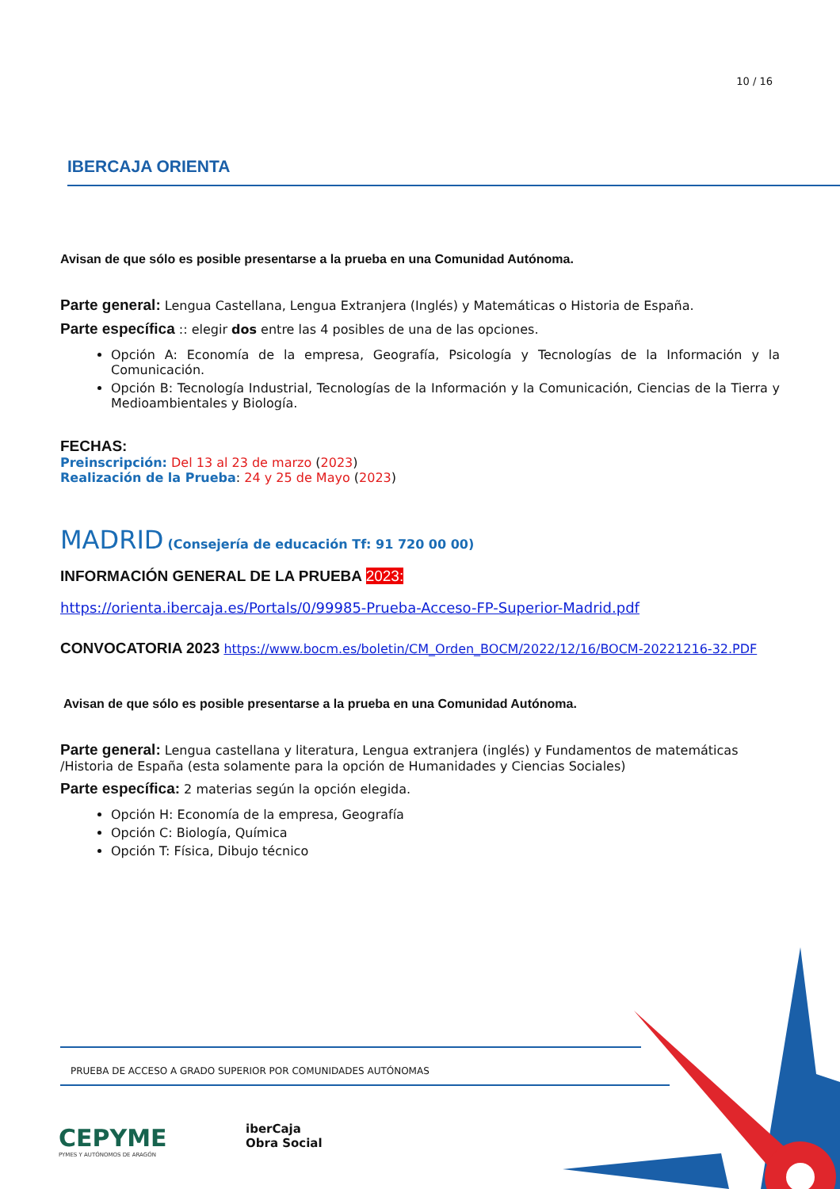10 / 16
IBERCAJA ORIENTA
Avisan de que sólo es posible presentarse a la prueba en una Comunidad Autónoma.
Parte general: Lengua Castellana, Lengua Extranjera (Inglés) y Matemáticas o Historia de España.
Parte específica :: elegir dos entre las 4 posibles de una de las opciones.
Opción A: Economía de la empresa, Geografía, Psicología y Tecnologías de la Información y la Comunicación.
Opción B: Tecnología Industrial, Tecnologías de la Información y la Comunicación, Ciencias de la Tierra y Medioambientales y Biología.
FECHAS:
Preinscripción: Del 13 al 23 de marzo (2023)
Realización de la Prueba: 24 y 25 de Mayo (2023)
MADRID (Consejería de educación Tf: 91 720 00 00)
INFORMACIÓN GENERAL DE LA PRUEBA 2023:
https://orienta.ibercaja.es/Portals/0/99985-Prueba-Acceso-FP-Superior-Madrid.pdf
CONVOCATORIA 2023 https://www.bocm.es/boletin/CM_Orden_BOCM/2022/12/16/BOCM-20221216-32.PDF
Avisan de que sólo es posible presentarse a la prueba en una Comunidad Autónoma.
Parte general: Lengua castellana y literatura, Lengua extranjera (inglés) y Fundamentos de matemáticas /Historia de España (esta solamente para la opción de Humanidades y Ciencias Sociales)
Parte específica: 2 materias según la opción elegida.
Opción H: Economía de la empresa, Geografía
Opción C: Biología, Química
Opción T: Física, Dibujo técnico
PRUEBA DE ACCESO A GRADO SUPERIOR POR COMUNIDADES AUTÓNOMAS
CEPYME
PYMES Y AUTÓNOMOS DE ARAGÓN
iberCaja
Obra Social